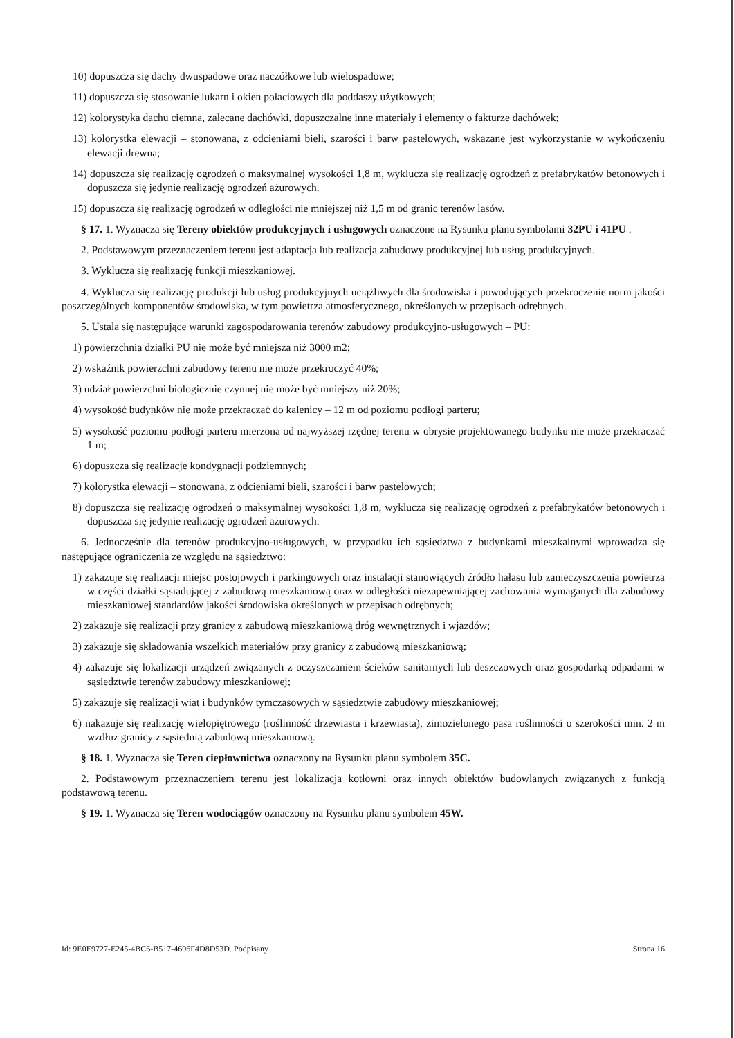10) dopuszcza się dachy dwuspadowe oraz naczółkowe lub wielospadowe;
11) dopuszcza się stosowanie lukarn i okien połaciowych dla poddaszy użytkowych;
12) kolorystyka dachu ciemna, zalecane dachówki, dopuszczalne inne materiały i elementy o fakturze dachówek;
13) kolorystka elewacji – stonowana, z odcieniami bieli, szarości i barw pastelowych, wskazane jest wykorzystanie w wykończeniu elewacji drewna;
14) dopuszcza się realizację ogrodzeń o maksymalnej wysokości 1,8 m, wyklucza się realizację ogrodzeń z prefabrykatów betonowych i dopuszcza się jedynie realizację ogrodzeń ażurowych.
15) dopuszcza się realizację ogrodzeń w odległości nie mniejszej niż 1,5 m od granic terenów lasów.
§ 17. 1. Wyznacza się Tereny obiektów produkcyjnych i usługowych oznaczone na Rysunku planu symbolami 32PU i 41PU .
2. Podstawowym przeznaczeniem terenu jest adaptacja lub realizacja zabudowy produkcyjnej lub usług produkcyjnych.
3. Wyklucza się realizację funkcji mieszkaniowej.
4. Wyklucza się realizację produkcji lub usług produkcyjnych uciążliwych dla środowiska i powodujących przekroczenie norm jakości poszczególnych komponentów środowiska, w tym powietrza atmosferycznego, określonych w przepisach odrębnych.
5. Ustala się następujące warunki zagospodarowania terenów zabudowy produkcyjno-usługowych – PU:
1) powierzchnia działki PU nie może być mniejsza niż 3000 m2;
2) wskaźnik powierzchni zabudowy terenu nie może przekroczyć 40%;
3) udział powierzchni biologicznie czynnej nie może być mniejszy niż 20%;
4) wysokość budynków nie może przekraczać do kalenicy – 12 m od poziomu podłogi parteru;
5) wysokość poziomu podłogi parteru mierzona od najwyższej rzędnej terenu w obrysie projektowanego budynku nie może przekraczać 1 m;
6) dopuszcza się realizację kondygnacji podziemnych;
7) kolorystka elewacji – stonowana, z odcieniami bieli, szarości i barw pastelowych;
8) dopuszcza się realizację ogrodzeń o maksymalnej wysokości 1,8 m, wyklucza się realizację ogrodzeń z prefabrykatów betonowych i dopuszcza się jedynie realizację ogrodzeń ażurowych.
6. Jednocześnie dla terenów produkcyjno-usługowych, w przypadku ich sąsiedztwa z budynkami mieszkalnymi wprowadza się następujące ograniczenia ze względu na sąsiedztwo:
1) zakazuje się realizacji miejsc postojowych i parkingowych oraz instalacji stanowiących źródło hałasu lub zanieczyszczenia powietrza w części działki sąsiadującej z zabudową mieszkaniową oraz w odległości niezapewniającej zachowania wymaganych dla zabudowy mieszkaniowej standardów jakości środowiska określonych w przepisach odrębnych;
2) zakazuje się realizacji przy granicy z zabudową mieszkaniową dróg wewnętrznych i wjazdów;
3) zakazuje się składowania wszelkich materiałów przy granicy z zabudową mieszkaniową;
4) zakazuje się lokalizacji urządzeń związanych z oczyszczaniem ścieków sanitarnych lub deszczowych oraz gospodarką odpadami w sąsiedztwie terenów zabudowy mieszkaniowej;
5) zakazuje się realizacji wiat i budynków tymczasowych w sąsiedztwie zabudowy mieszkaniowej;
6) nakazuje się realizację wielopiętrowego (roślinność drzewiasta i krzewiasta), zimozielonego pasa roślinności o szerokości min. 2 m wzdłuż granicy z sąsiednią zabudową mieszkaniową.
§ 18. 1. Wyznacza się Teren ciepłownictwa oznaczony na Rysunku planu symbolem 35C.
2. Podstawowym przeznaczeniem terenu jest lokalizacja kotłowni oraz innych obiektów budowlanych związanych z funkcją podstawową terenu.
§ 19. 1. Wyznacza się Teren wodociągów oznaczony na Rysunku planu symbolem 45W.
Id: 9E0E9727-E245-4BC6-B517-4606F4D8D53D. Podpisany Strona 16